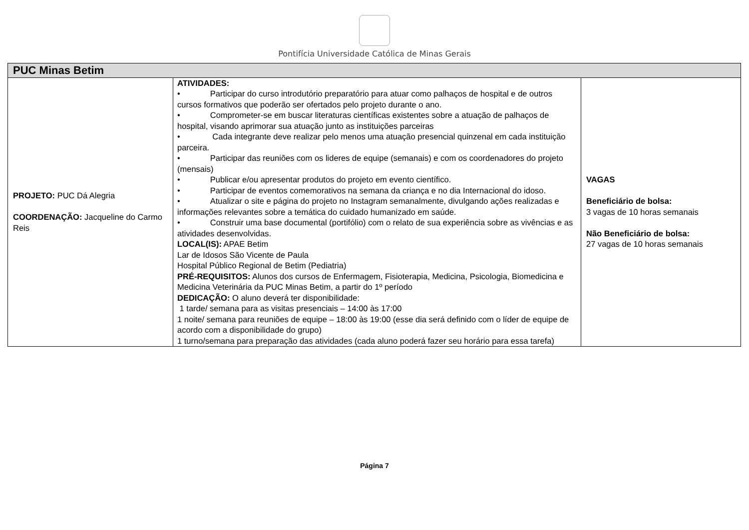Pontifícia Universidade Católica de Minas Gerais
| PUC Minas Betim | | |
| --- | --- | --- |
| PROJETO: PUC Dá Alegria COORDENAÇÃO: Jacqueline do Carmo Reis | ATIVIDADES: • Participar do curso introdutório preparatório para atuar como palhaços de hospital e de outros cursos formativos que poderão ser ofertados pelo projeto durante o ano. • Comprometer-se em buscar literaturas científicas existentes sobre a atuação de palhaços de hospital, visando aprimorar sua atuação junto as instituições parceiras • Cada integrante deve realizar pelo menos uma atuação presencial quinzenal em cada instituição parceira. • Participar das reuniões com os lideres de equipe (semanais) e com os coordenadores do projeto (mensais) • Publicar e/ou apresentar produtos do projeto em evento científico. • Participar de eventos comemorativos na semana da criança e no dia Internacional do idoso. • Atualizar o site e página do projeto no Instagram semanalmente, divulgando ações realizadas e informações relevantes sobre a temática do cuidado humanizado em saúde. • Construir uma base documental (portifólio) com o relato de sua experiência sobre as vivências e as atividades desenvolvidas. LOCAL(IS): APAE Betim Lar de Idosos São Vicente de Paula Hospital Público Regional de Betim (Pediatria) PRÉ-REQUISITOS: Alunos dos cursos de Enfermagem, Fisioterapia, Medicina, Psicologia, Biomedicina e Medicina Veterinária da PUC Minas Betim, a partir do 1º período DEDICAÇÃO: O aluno deverá ter disponibilidade: 1 tarde/ semana para as visitas presenciais – 14:00 às 17:00 1 noite/ semana para reuniões de equipe – 18:00 às 19:00 (esse dia será definido com o líder de equipe de acordo com a disponibilidade do grupo) 1 turno/semana para preparação das atividades (cada aluno poderá fazer seu horário para essa tarefa) | VAGAS Beneficiário de bolsa: 3 vagas de 10 horas semanais Não Beneficiário de bolsa: 27 vagas de 10 horas semanais |
Página 7